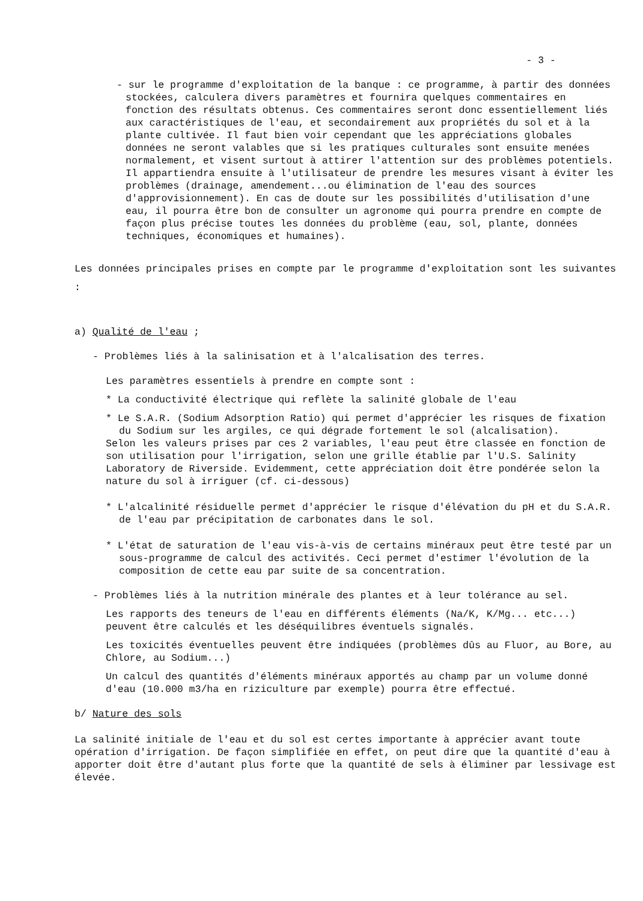- 3 -
- sur le programme d'exploitation de la banque : ce programme, à partir des données stockées, calculera divers paramètres et fournira quelques commentaires en fonction des résultats obtenus. Ces commentaires seront donc essentiellement liés aux caractéristiques de l'eau, et secondairement aux propriétés du sol et à la plante cultivée. Il faut bien voir cependant que les appréciations globales données ne seront valables que si les pratiques culturales sont ensuite menées normalement, et visent surtout à attirer l'attention sur des problèmes potentiels. Il appartiendra ensuite à l'utilisateur de prendre les mesures visant à éviter les problèmes (drainage, amendement...ou élimination de l'eau des sources d'approvisionnement). En cas de doute sur les possibilités d'utilisation d'une eau, il pourra être bon de consulter un agronome qui pourra prendre en compte de façon plus précise toutes les données du problème (eau, sol, plante, données techniques, économiques et humaines).
Les données principales prises en compte par le programme d'exploitation sont les suivantes :
a) Qualité de l'eau ;
- Problèmes liés à la salinisation et à l'alcalisation des terres.
Les paramètres essentiels à prendre en compte sont :
* La conductivité électrique qui reflète la salinité globale de l'eau
* Le S.A.R. (Sodium Adsorption Ratio) qui permet d'apprécier les risques de fixation du Sodium sur les argiles, ce qui dégrade fortement le sol (alcalisation).
Selon les valeurs prises par ces 2 variables, l'eau peut être classée en fonction de son utilisation pour l'irrigation, selon une grille établie par l'U.S. Salinity Laboratory de Riverside. Evidemment, cette appréciation doit être pondérée selon la nature du sol à irriguer (cf. ci-dessous)
* L'alcalinité résiduelle permet d'apprécier le risque d'élévation du pH et du S.A.R. de l'eau par précipitation de carbonates dans le sol.
* L'état de saturation de l'eau vis-à-vis de certains minéraux peut être testé par un sous-programme de calcul des activités. Ceci permet d'estimer l'évolution de la composition de cette eau par suite de sa concentration.
- Problèmes liés à la nutrition minérale des plantes et à leur tolérance au sel.
Les rapports des teneurs de l'eau en différents éléments (Na/K, K/Mg... etc...) peuvent être calculés et les déséquilibres éventuels signalés.
Les toxicités éventuelles peuvent être indiquées (problèmes dûs au Fluor, au Bore, au Chlore, au Sodium...)
Un calcul des quantités d'éléments minéraux apportés au champ par un volume donné d'eau (10.000 m3/ha en riziculture par exemple) pourra être effectué.
b/ Nature des sols
La salinité initiale de l'eau et du sol est certes importante à apprécier avant toute opération d'irrigation. De façon simplifiée en effet, on peut dire que la quantité d'eau à apporter doit être d'autant plus forte que la quantité de sels à éliminer par lessivage est élevée.